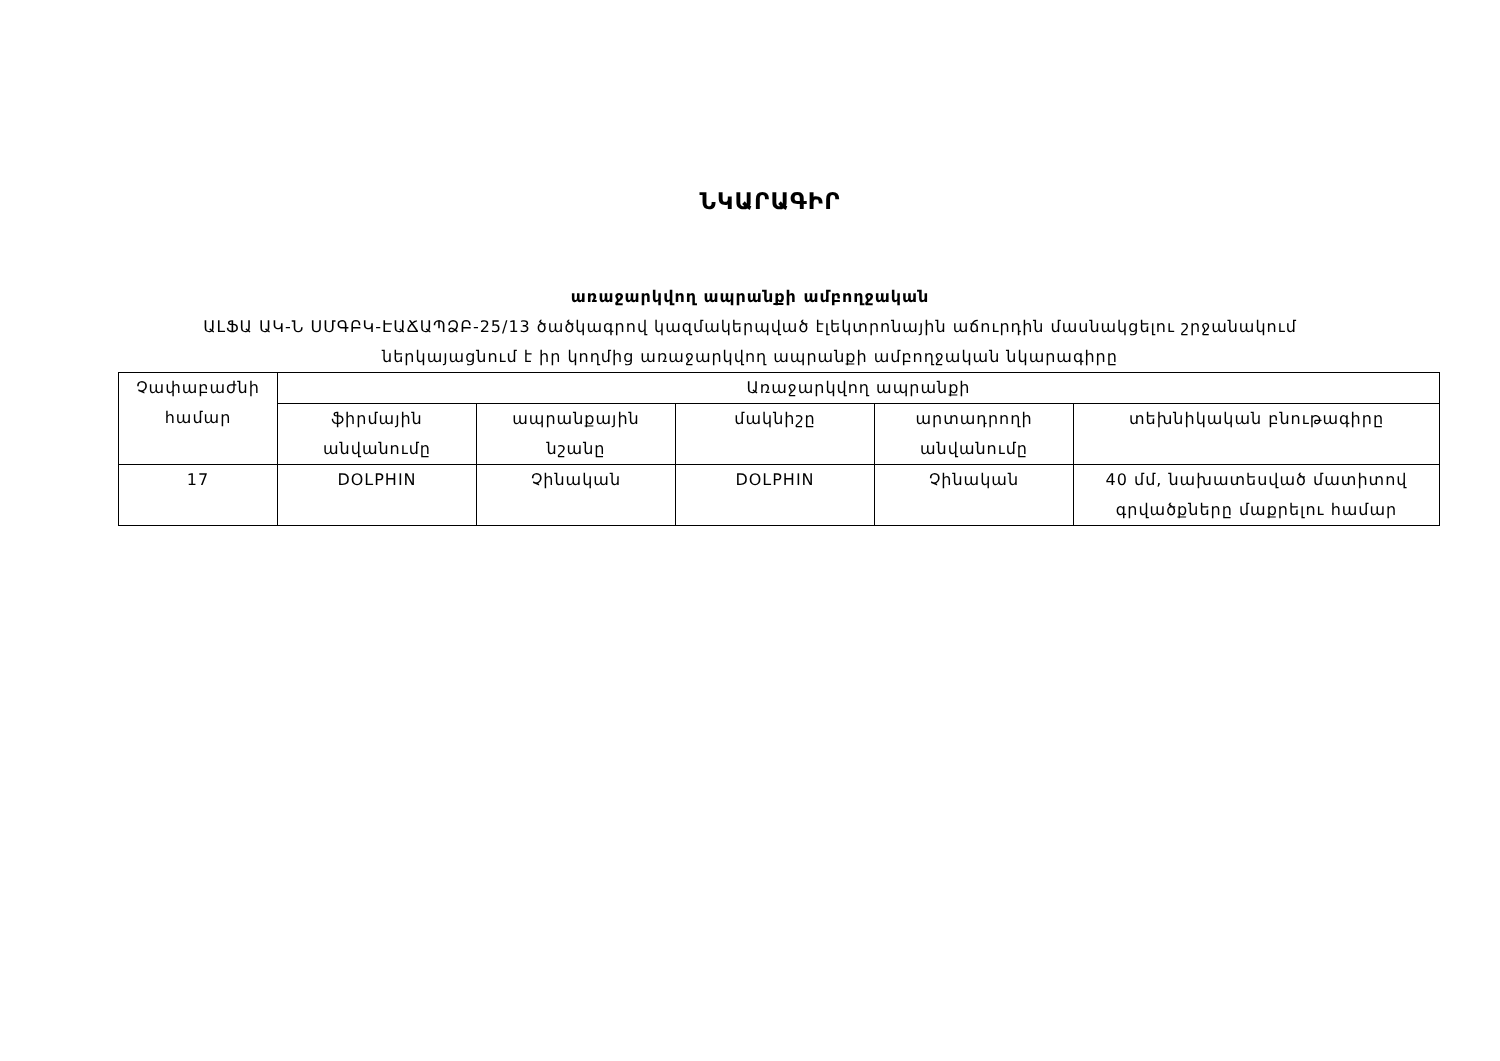ՆԿԱՐԱԳԻՐ
առաջարկվող ապրանքի ամբողջական
ԱԼՖԱ ԱԿ-Ն ՍՄԳԲԿ-ԷԱՃԱՊՁԲ-25/13 ծածկագրով կազմակերպված էլեկտրոնային աճուրդին մասնակցելու շրջանակում
ներկայացնում է իր կողմից առաջարկվող ապրանքի ամբողջական նկարագիրը
| Չափաբաժնի համար | Առաջարկվող ապրանքի | | | | |
| --- | --- | --- | --- | --- | --- |
| | ֆիրմային անվանումը | ապրանքային նշանը | մակնիշը | արտադրողի անվանումը | տեխնիկական բնութագիրը |
| 17 | DOLPHIN | Չինական | DOLPHIN | Չինական | 40 մմ, նախատեսված մատիտով գրվածքները մաքրելու համար |